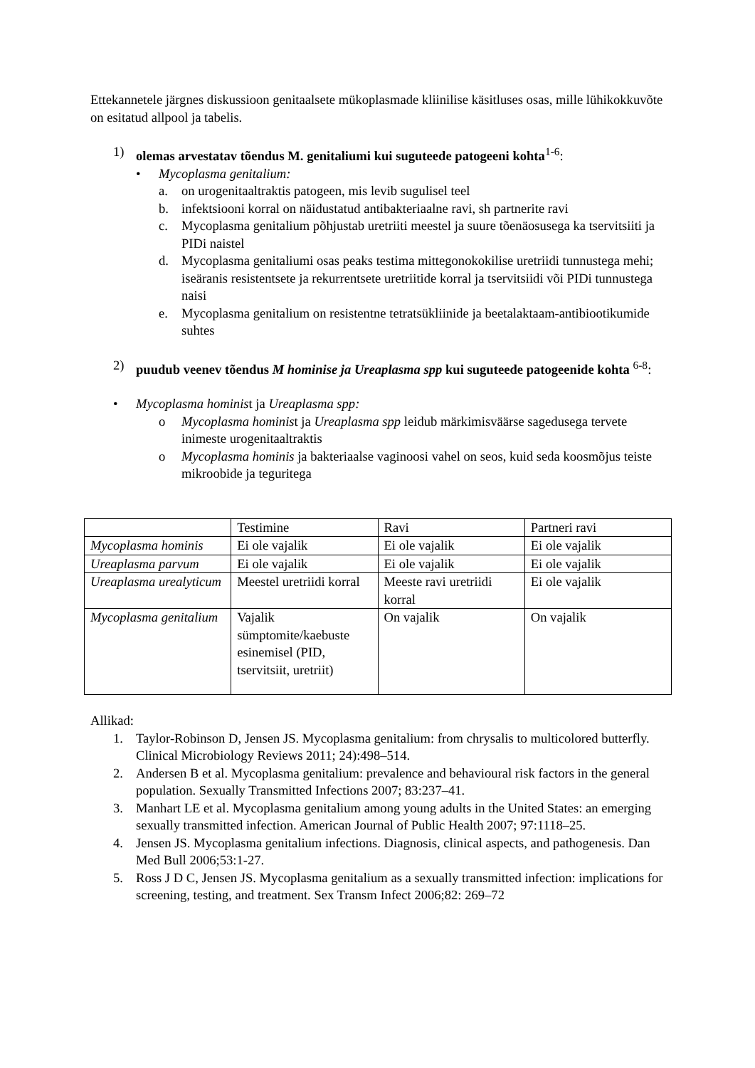Ettekannetele järgnes diskussioon genitaalsete mükoplasmade kliinilise käsitluses osas, mille lühikokkuvõte on esitatud allpool ja tabelis.
1) olemas arvestatav tõendus M. genitaliumi kui suguteede patogeeni kohta<sup>1-6</sup>:
• Mycoplasma genitalium:
a. on urogenitaaltraktis patogeen, mis levib sugulisel teel
b. infektsiooni korral on näidustatud antibakteriaalne ravi, sh partnerite ravi
c. Mycoplasma genitalium põhjustab uretriiti meestel ja suure tõenäosusega ka tservitsiiti ja PIDi naistel
d. Mycoplasma genitaliumi osas peaks testima mittegonokokilise uretriidi tunnustega mehi; iseäranis resistentsete ja rekurrentsete uretriitide korral ja tservitsiidi või PIDi tunnustega naisi
e. Mycoplasma genitalium on resistentne tetratsükliinide ja beetalaktaam-antibiootikumide suhtes
2) puudub veenev tõendus M hominise ja Ureaplasma spp kui suguteede patogeenide kohta <sup>6-8</sup>:
• Mycoplasma hominist ja Ureaplasma spp:
o Mycoplasma hominist ja Ureaplasma spp leidub märkimisväärse sagedusega tervete inimeste urogenitaaltraktis
o Mycoplasma hominis ja bakteriaalse vaginoosi vahel on seos, kuid seda koosmõjus teiste mikroobide ja teguritega
| | Testimine | Ravi | Partneri ravi |
| Mycoplasma hominis | Ei ole vajalik | Ei ole vajalik | Ei ole vajalik |
| Ureaplasma parvum | Ei ole vajalik | Ei ole vajalik | Ei ole vajalik |
| Ureaplasma urealyticum | Meestel uretriidi korral | Meeste ravi uretriidi korral | Ei ole vajalik |
| Mycoplasma genitalium | Vajalik sümptomite/kaebuste esinemisel (PID, tservitsiit, uretriit) | On vajalik | On vajalik |
Allikad:
1. Taylor-Robinson D, Jensen JS. Mycoplasma genitalium: from chrysalis to multicolored butterfly. Clinical Microbiology Reviews 2011; 24):498–514.
2. Andersen B et al. Mycoplasma genitalium: prevalence and behavioural risk factors in the general population. Sexually Transmitted Infections 2007; 83:237–41.
3. Manhart LE et al. Mycoplasma genitalium among young adults in the United States: an emerging sexually transmitted infection. American Journal of Public Health 2007; 97:1118–25.
4. Jensen JS. Mycoplasma genitalium infections. Diagnosis, clinical aspects, and pathogenesis. Dan Med Bull 2006;53:1-27.
5. Ross J D C, Jensen JS. Mycoplasma genitalium as a sexually transmitted infection: implications for screening, testing, and treatment. Sex Transm Infect 2006;82: 269–72